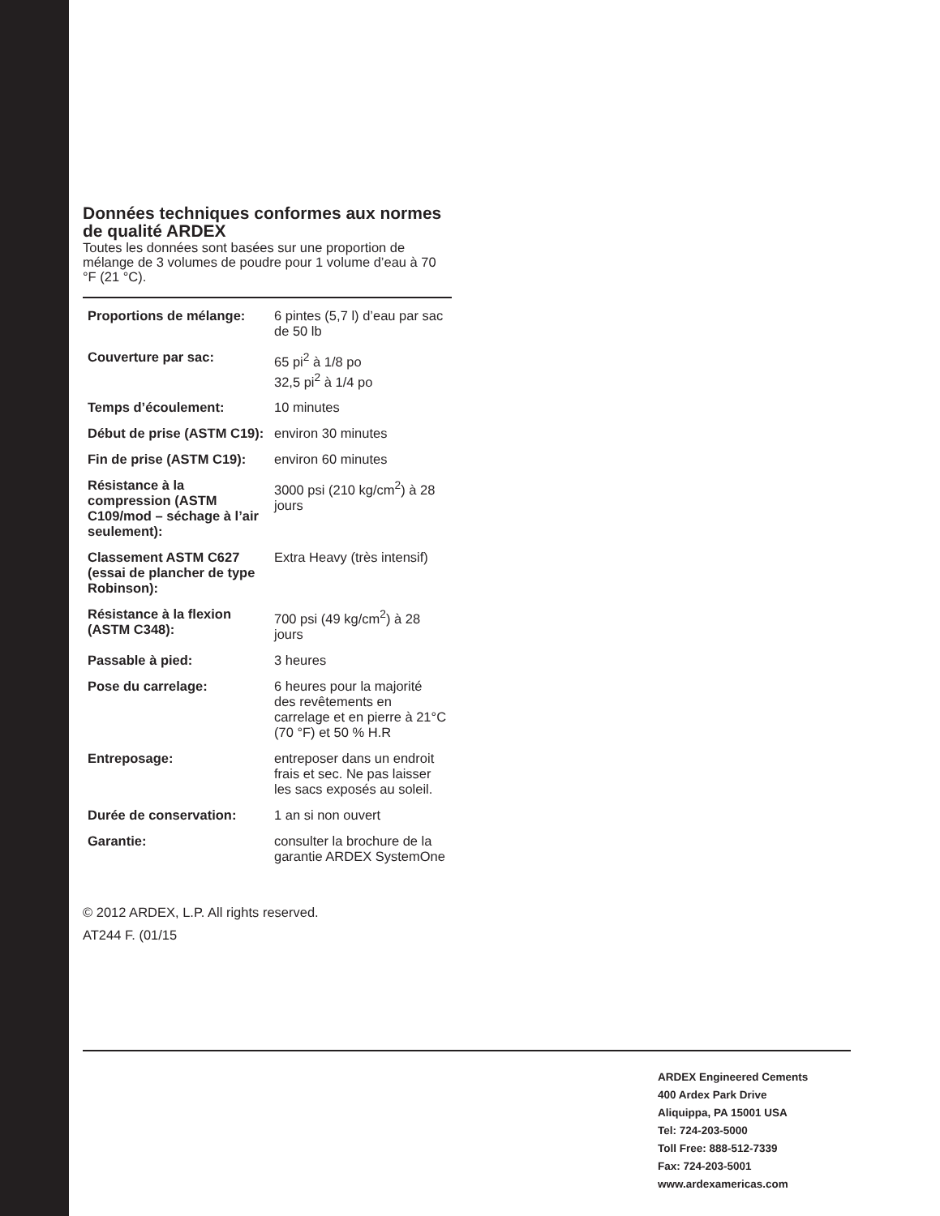Données techniques conformes aux normes de qualité ARDEX
Toutes les données sont basées sur une proportion de mélange de 3 volumes de poudre pour 1 volume d’eau à 70 °F (21 °C).
| Proportions de mélange: | 6 pintes (5,7 l) d’eau par sac de 50 lb |
| Couverture par sac: | 65 pi<sup>2</sup> à 1/8 po 32,5 pi<sup>2</sup> à 1/4 po |
| Temps d’écoulement: | 10 minutes |
| Début de prise (ASTM C19): | environ 30 minutes |
| Fin de prise (ASTM C19): | environ 60 minutes |
| Résistance à la compression (ASTM C109/mod – séchage à l’air seulement): | 3000 psi (210 kg/cm<sup>2</sup>) à 28 jours |
| Classement ASTM C627 (essai de plancher de type Robinson): | Extra Heavy (très intensif) |
| Résistance à la flexion (ASTM C348): | 700 psi (49 kg/cm<sup>2</sup>) à 28 jours |
| Passable à pied: | 3 heures |
| Pose du carrelage: | 6 heures pour la majorité des revêtements en carrelage et en pierre à 21°C (70 °F) et 50 % H.R |
| Entreposage: | entreposer dans un endroit frais et sec. Ne pas laisser les sacs exposés au soleil. |
| Durée de conservation: | 1 an si non ouvert |
| Garantie: | consulter la brochure de la garantie ARDEX SystemOne |
© 2012 ARDEX, L.P. All rights reserved.
AT244 F. (01/15
ARDEX Engineered Cements
400 Ardex Park Drive
Aliquippa, PA 15001 USA
Tel: 724-203-5000
Toll Free: 888-512-7339
Fax: 724-203-5001
www.ardexamericas.com